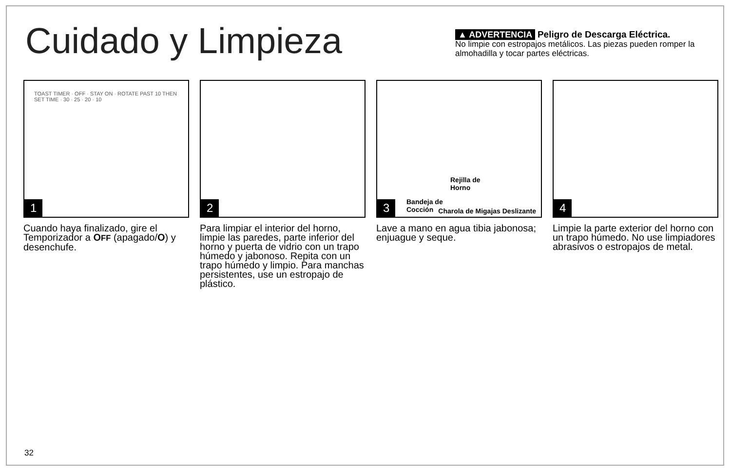Cuidado y Limpieza
▲ ADVERTENCIA Peligro de Descarga Eléctrica.
No limpie con estropajos metálicos. Las piezas pueden romper la almohadilla y tocar partes eléctricas.
TOAST TIMER · OFF · STAY ON · ROTATE PAST 10 THEN SET TIME · 30 · 25 · 20 · 10
1
Cuando haya finalizado, gire el Temporizador a OFF (apagado/O) y desenchufe.
2
Para limpiar el interior del horno, limpie las paredes, parte inferior del horno y puerta de vidrio con un trapo húmedo y jabonoso. Repita con un trapo húmedo y limpio. Para manchas persistentes, use un estropajo de plástico.
Rejilla de
Horno
Bandeja de
Cocción Charola de Migajas Deslizante 3
Lave a mano en agua tibia jabonosa; enjuague y seque.
4
Limpie la parte exterior del horno con un trapo húmedo. No use limpiadores abrasivos o estropajos de metal.
32